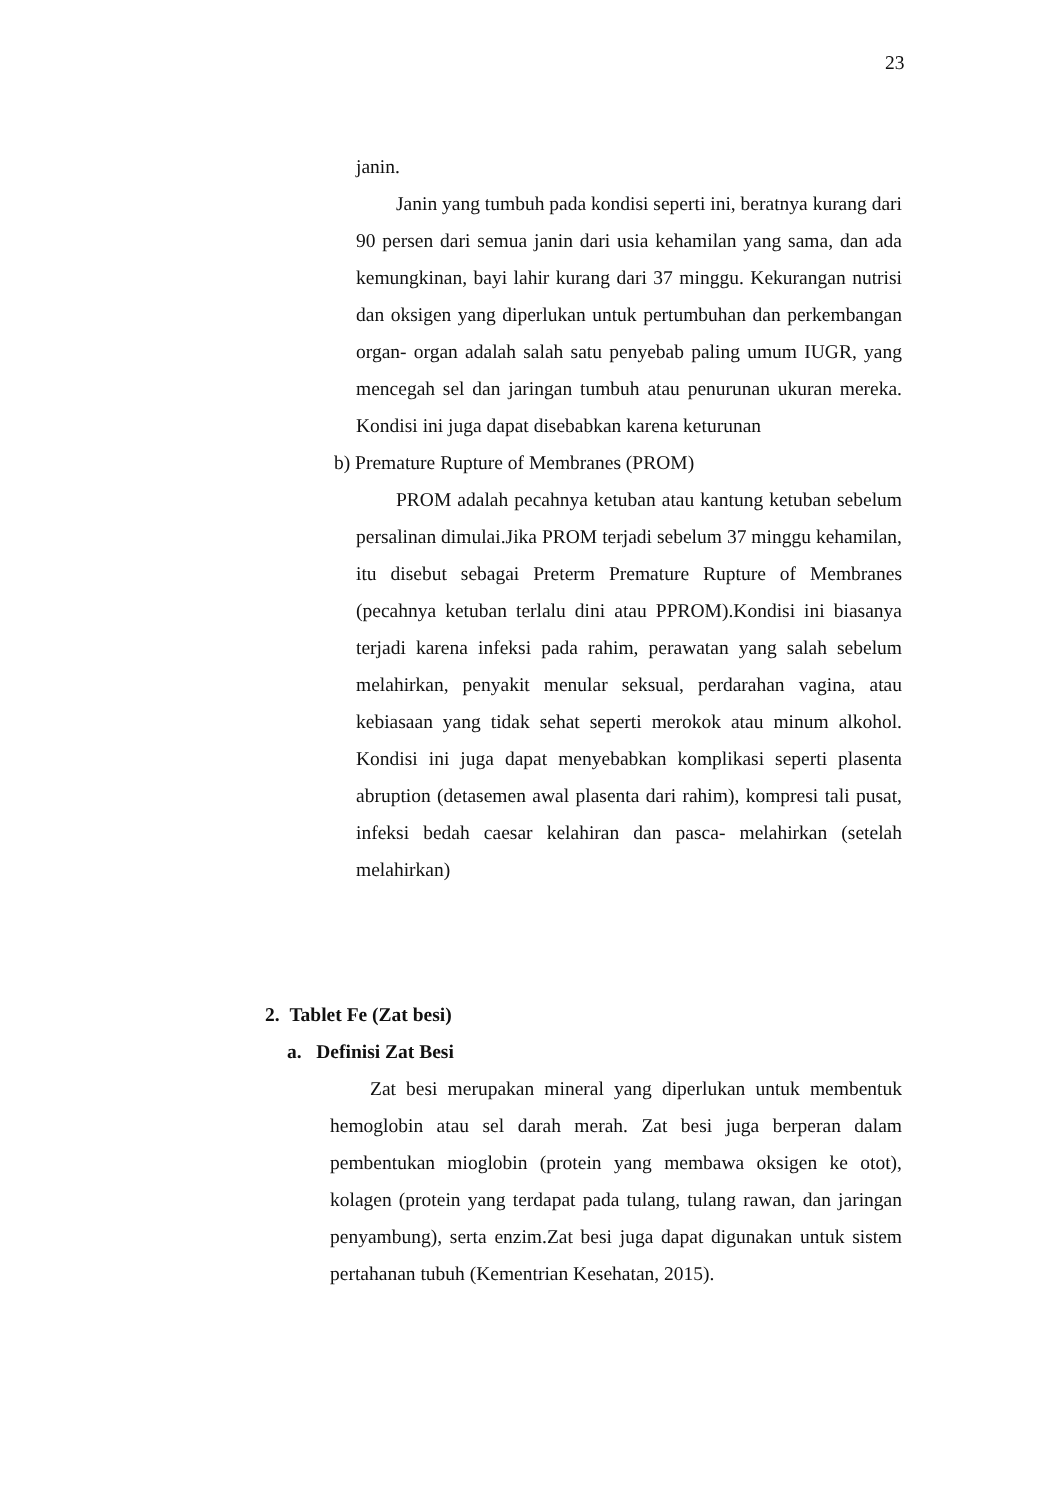23
janin.
Janin yang tumbuh pada kondisi seperti ini, beratnya kurang dari 90 persen dari semua janin dari usia kehamilan yang sama, dan ada kemungkinan, bayi lahir kurang dari 37 minggu. Kekurangan nutrisi dan oksigen yang diperlukan untuk pertumbuhan dan perkembangan organ- organ adalah salah satu penyebab paling umum IUGR, yang mencegah sel dan jaringan tumbuh atau penurunan ukuran mereka. Kondisi ini juga dapat disebabkan karena keturunan
b) Premature Rupture of Membranes (PROM)
PROM adalah pecahnya ketuban atau kantung ketuban sebelum persalinan dimulai.Jika PROM terjadi sebelum 37 minggu kehamilan, itu disebut sebagai Preterm Premature Rupture of Membranes (pecahnya ketuban terlalu dini atau PPROM).Kondisi ini biasanya terjadi karena infeksi pada rahim, perawatan yang salah sebelum melahirkan, penyakit menular seksual, perdarahan vagina, atau kebiasaan yang tidak sehat seperti merokok atau minum alkohol. Kondisi ini juga dapat menyebabkan komplikasi seperti plasenta abruption (detasemen awal plasenta dari rahim), kompresi tali pusat, infeksi bedah caesar kelahiran dan pasca- melahirkan (setelah melahirkan)
2. Tablet Fe (Zat besi)
a. Definisi Zat Besi
Zat besi merupakan mineral yang diperlukan untuk membentuk hemoglobin atau sel darah merah. Zat besi juga berperan dalam pembentukan mioglobin (protein yang membawa oksigen ke otot), kolagen (protein yang terdapat pada tulang, tulang rawan, dan jaringan penyambung), serta enzim.Zat besi juga dapat digunakan untuk sistem pertahanan tubuh (Kementrian Kesehatan, 2015).